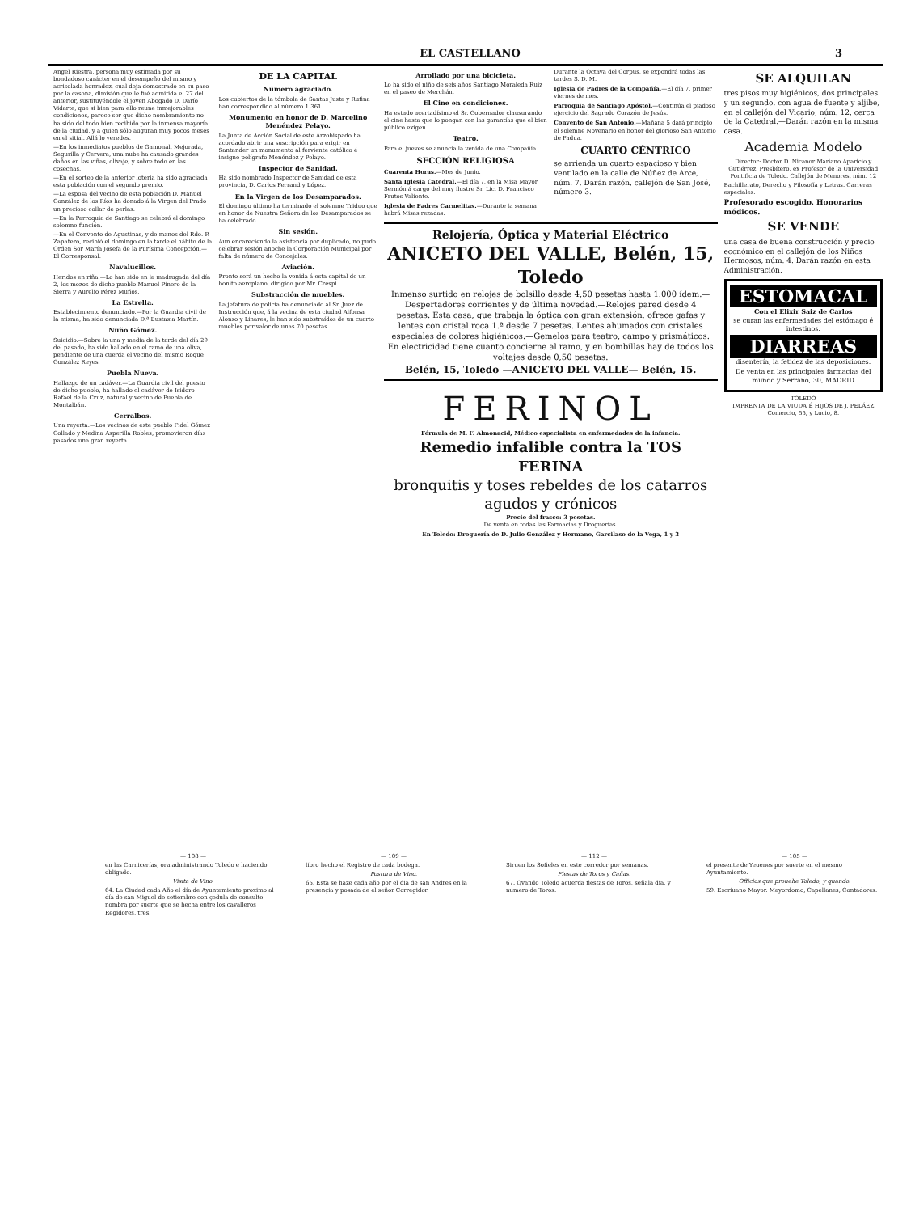EL CASTELLANO 3
Angel Riestra, persona muy estimada por su bondadoso carácter en el desempeño del mismo y acrisolada honradez, cual deja demostrado en su paso por la casona, dimisión que le fué admitida el 27 del anterior, sustituyéndole el joven Abogado D. Darío Vidarte, que si bien para ello reune inmejorables condiciones, parece ser que dicho nombramiento no ha sido del todo bien recibido por la inmensa mayoría de la ciudad, y á quien sólo auguran muy pocos meses en el sitial. Allá lo veredes.
—En los inmediatos pueblos de Gamonal, Mejorada, Segurilla y Cervera, una nube ha causado grandes daños en las viñas, olivaje, y sobre todo en las cosechas.
—En el sorteo de la anterior lotería ha sido agraciada esta población con el segundo premio.
—La esposa del vecino de esta población D. Manuel González de los Ríos ha donado á la Virgen del Prado un precioso collar de perlas.
—En la Parroquia de Santiago se celebró el domingo solemne función.
—En el Convento de Agustinas, y de manos del Rdo. P. Zapatero, recibió el domingo en la tarde el hábito de la Orden Sor María Josefa de la Purísima Concepción.—El Corresponsal.
Navalucillos.
Heridos en riña.—Lo han sido en la madrugada del día 2, los mozos de dicho pueblo Manuel Pinero de la Sierra y Aurelio Pérez Muños.
La Estrella.
Establecimiento denunciado.—Por la Guardia civil de la misma, ha sido denunciada D.ª Eustasia Martín.
Nuño Gómez.
Suicidio.—Sobre la una y media de la tarde del día 29 del pasado, ha sido hallado en el ramo de una oliva, pendiente de una cuerda el vecino del mismo Roque González Reyes.
Puebla Nueva.
Hallazgo de un cadáver.—La Guardia civil del puesto de dicho pueblo, ha hallado el cadáver de Isidoro Rafael de la Cruz, natural y vecino de Puebla de Montalbán.
Cerralbos.
Una reyerta.—Los vecinos de este pueblo Fidel Gómez Collado y Medina Asperilla Robles, promovieron días pasados una gran reyerta.
DE LA CAPITAL
Número agraciado.
Los cubiertos de la tómbola de Santas Justa y Rufina han correspondido al número 1.361.
Monumento en honor de D. Marcelino Menéndez Pelayo.
La Junta de Acción Social de este Arzobispado ha acordado abrir una suscripción para erigir en Santander un monumento al ferviente católico é insigne polígrafo Menéndez y Pelayo.
Inspector de Sanidad.
Ha sido nombrado Inspector de Sanidad de esta provincia, D. Carlos Ferrand y López.
En la Virgen de los Desamparados.
El domingo último ha terminado el solemne Triduo que en honor de Nuestra Señora de los Desamparados se ha celebrado.
Sin sesión.
Aun encareciendo la asistencia por duplicado, no pudo celebrar sesión anoche la Corporación Municipal por falta de número de Concejales.
Aviación.
Pronto será un hecho la venida á esta capital de un bonito aeroplano, dirigido por Mr. Crespi.
Substracción de muebles.
La jefatura de policía ha denunciado al Sr. Juez de Instrucción que, á la vecina de esta ciudad Alfonsa Alonso y Linares, le han sido substraídos de un cuarto muebles por valor de unas 70 pesetas.
Arrollado por una bicicleta.
Lo ha sido el niño de seis años Santiago Moraleda Ruiz en el paseo de Merchán.
El Cine en condiciones.
Ha estado acertadísimo el Sr. Gobernador clausurando el cine hasta que lo pongan con las garantías que el bien público exigen.
Teatro.
Para el jueves se anuncia la venida de una Compañía.
SECCIÓN RELIGIOSA
Cuarenta Horas.—Mes de Junio.
Santa Iglesia Catedral.—El día 7, en la Misa Mayor, Sermón á cargo del muy ilustre Sr. Lic. D. Francisco Frutos Valiente.
Iglesia de Padres Carmelitas.—Durante la semana habrá Misas rezadas.
Durante la Octava del Corpus, se expondrá todas las tardes S. D. M.
Iglesia de Padres de la Compañía.—El día 7, primer viernes de mes.
Parroquia de Santiago Apóstol.—Continúa el piadoso ejercicio del Sagrado Corazón de Jesús.
Convento de San Antonio.—Mañana 5 dará principio el solemne Novenario en honor del glorioso San Antonio de Padua.
CUARTO CÉNTRICO
se arrienda un cuarto espacioso y bien ventilado en la calle de Núñez de Arce, núm. 7. Darán razón, callejón de San José, número 3.
Relojería, Óptica y Material Eléctrico
ANICETO DEL VALLE, Belén, 15, Toledo
Inmenso surtido en relojes de bolsillo desde 4,50 pesetas hasta 1.000 ídem.—Despertadores corrientes y de última novedad.—Relojes pared desde 4 pesetas. Esta casa, que trabaja la óptica con gran extensión, ofrece gafas y lentes con cristal roca 1.ª desde 7 pesetas. Lentes ahumados con cristales especiales de colores higiénicos.—Gemelos para teatro, campo y prismáticos. En electricidad tiene cuanto concierne al ramo, y en bombillas hay de todos los voltajes desde 0,50 pesetas.
Belén, 15, Toledo —ANICETO DEL VALLE— Belén, 15.
FERINOL
Fórmula de M. F. Almonacid, Médico especialista en enfermedades de la infancia.
Remedio infalible contra la TOS FERINA
bronquitis y toses rebeldes de los catarros agudos y crónicos
Precio del frasco: 3 pesetas.
De venta en todas las Farmacias y Droguerías.
En Toledo: Droguería de D. Julio González y Hermano, Garcilaso de la Vega, 1 y 3
SE ALQUILAN
tres pisos muy higiénicos, dos principales y un segundo, con agua de fuente y aljibe, en el callejón del Vicario, núm. 12, cerca de la Catedral.—Darán razón en la misma casa.
Academia Modelo
Director: Doctor D. Nicanor Mariano Aparicio y Gutiérrez, Presbítero, ex Profesor de la Universidad Pontificia de Toledo. Callejón de Menores, núm. 12
Bachillerato, Derecho y Filosofía y Letras. Carreras especiales.
Profesorado escogido. Honorarios módicos.
SE VENDE
una casa de buena construcción y precio económico en el callejón de los Niños Hermosos, núm. 4. Darán razón en esta Administración.
ESTOMACAL
Con el Elixir Saiz de Carlos
se curan las enfermedades del estómago é intestinos.
DIARREAS
disentería, la fetidez de las deposiciones.
De venta en las principales farmacias del mundo y Serrano, 30, MADRID
TOLEDO
IMPRENTA DE LA VIUDA É HIJOS DE J. PELÁEZ
Comercio, 55, y Lucio, 8.
— 108 —
en las Carnicerías, ora administrando Toledo e haciendo obligado.
Visita de Vino.
64. La Ciudad cada Año el día de Ayuntamiento proximo al día de san Miguel de setiembre con çedula de consulte nombra por suerte que se hecha entre los cavalleros Regidores, tres.
— 109 —
libro hecho el Registro de cada bodega.
Postura de Vino.
65. Esta se haze cada año por el dia de san Andres en la presençia y posada de el señor Corregidor.
— 112 —
Siruen los Sofieles en este corredor por semanas.
Fiestas de Toros y Cañas.
67. Qvando Toledo acuerda fiestas de Toros, señala dia, y numero de Toros.
— 105 —
el presente de Yeuenes por suerte en el mesmo Ayuntamiento.
Officios que prouehe Toledo, y quando.
59. Escriuano Mayor. Mayordomo, Capellanes, Contadores.